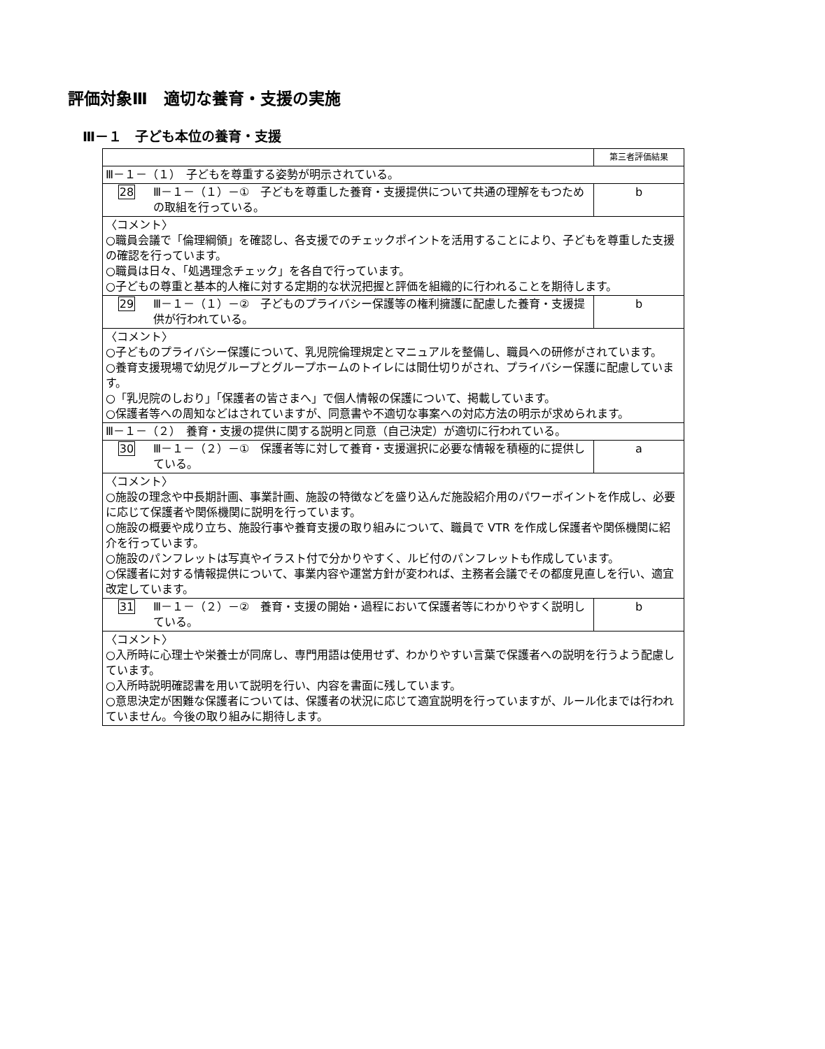評価対象Ⅲ　適切な養育・支援の実施
Ⅲ－１　子ども本位の養育・支援
| | | 第三者評価結果 |
| Ⅲ－１－（１） 子どもを尊重する姿勢が明示されている。 | | |
| 28 | Ⅲ－１－（１）－① 子どもを尊重した養育・支援提供について共通の理解をもつための取組を行っている。 | b |
| 〈コメント〉 ○職員会議で「倫理綱領」を確認し、各支援でのチェックポイントを活用することにより、子どもを尊重した支援の確認を行っています。 ○職員は日々、「処遇理念チェック」を各自で行っています。 ○子どもの尊重と基本的人権に対する定期的な状況把握と評価を組織的に行われることを期待します。 | | |
| 29 | Ⅲ－１－（１）－② 子どものプライバシー保護等の権利擁護に配慮した養育・支援提供が行われている。 | b |
| 〈コメント〉 ○子どものプライバシー保護について、乳児院倫理規定とマニュアルを整備し、職員への研修がされています。 ○養育支援現場で幼児グループとグループホームのトイレには間仕切りがされ、プライバシー保護に配慮しています。 ○「乳児院のしおり」「保護者の皆さまへ」で個人情報の保護について、掲載しています。 ○保護者等への周知などはされていますが、同意書や不適切な事案への対応方法の明示が求められます。 | | |
| Ⅲ－１－（２） 養育・支援の提供に関する説明と同意（自己決定）が適切に行われている。 | | |
| 30 | Ⅲ－１－（２）－① 保護者等に対して養育・支援選択に必要な情報を積極的に提供している。 | a |
| 〈コメント〉 ○施設の理念や中長期計画、事業計画、施設の特徴などを盛り込んだ施設紹介用のパワーポイントを作成し、必要に応じて保護者や関係機関に説明を行っています。 ○施設の概要や成り立ち、施設行事や養育支援の取り組みについて、職員で VTR を作成し保護者や関係機関に紹介を行っています。 ○施設のパンフレットは写真やイラスト付で分かりやすく、ルビ付のパンフレットも作成しています。 ○保護者に対する情報提供について、事業内容や運営方針が変われば、主務者会議でその都度見直しを行い、適宜改定しています。 | | |
| 31 | Ⅲ－１－（２）－② 養育・支援の開始・過程において保護者等にわかりやすく説明している。 | b |
| 〈コメント〉 ○入所時に心理士や栄養士が同席し、専門用語は使用せず、わかりやすい言葉で保護者への説明を行うよう配慮しています。 ○入所時説明確認書を用いて説明を行い、内容を書面に残しています。 ○意思決定が困難な保護者については、保護者の状況に応じて適宜説明を行っていますが、ルール化までは行われていません。今後の取り組みに期待します。 | | |